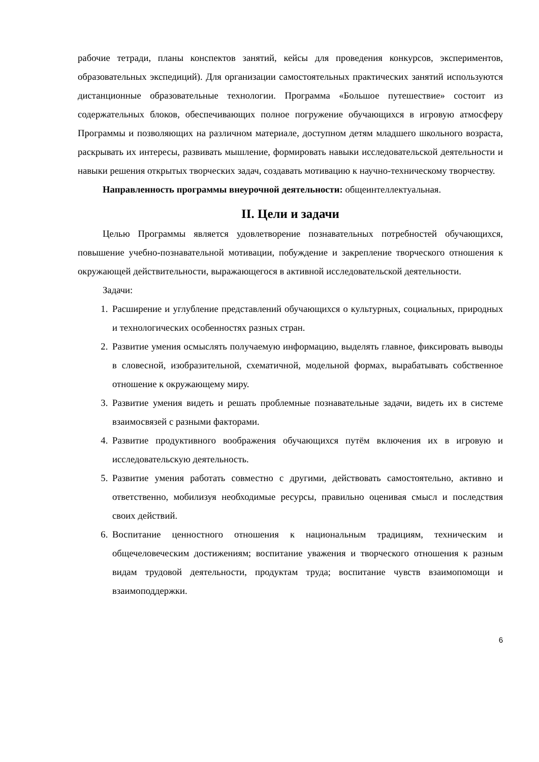рабочие тетради, планы конспектов занятий, кейсы для проведения конкурсов, экспериментов, образовательных экспедиций). Для организации самостоятельных практических занятий используются дистанционные образовательные технологии. Программа «Большое путешествие» состоит из содержательных блоков, обеспечивающих полное погружение обучающихся в игровую атмосферу Программы и позволяющих на различном материале, доступном детям младшего школьного возраста, раскрывать их интересы, развивать мышление, формировать навыки исследовательской деятельности и навыки решения открытых творческих задач, создавать мотивацию к научно-техническому творчеству.
Направленность программы внеурочной деятельности: общеинтеллектуальная.
II. Цели и задачи
Целью Программы является удовлетворение познавательных потребностей обучающихся, повышение учебно-познавательной мотивации, побуждение и закрепление творческого отношения к окружающей действительности, выражающегося в активной исследовательской деятельности.
Задачи:
1. Расширение и углубление представлений обучающихся о культурных, социальных, природных и технологических особенностях разных стран.
2. Развитие умения осмыслять получаемую информацию, выделять главное, фиксировать выводы в словесной, изобразительной, схематичной, модельной формах, вырабатывать собственное отношение к окружающему миру.
3. Развитие умения видеть и решать проблемные познавательные задачи, видеть их в системе взаимосвязей с разными факторами.
4. Развитие продуктивного воображения обучающихся путём включения их в игровую и исследовательскую деятельность.
5. Развитие умения работать совместно с другими, действовать самостоятельно, активно и ответственно, мобилизуя необходимые ресурсы, правильно оценивая смысл и последствия своих действий.
6. Воспитание ценностного отношения к национальным традициям, техническим и общечеловеческим достижениям; воспитание уважения и творческого отношения к разным видам трудовой деятельности, продуктам труда; воспитание чувств взаимопомощи и взаимоподдержки.
6